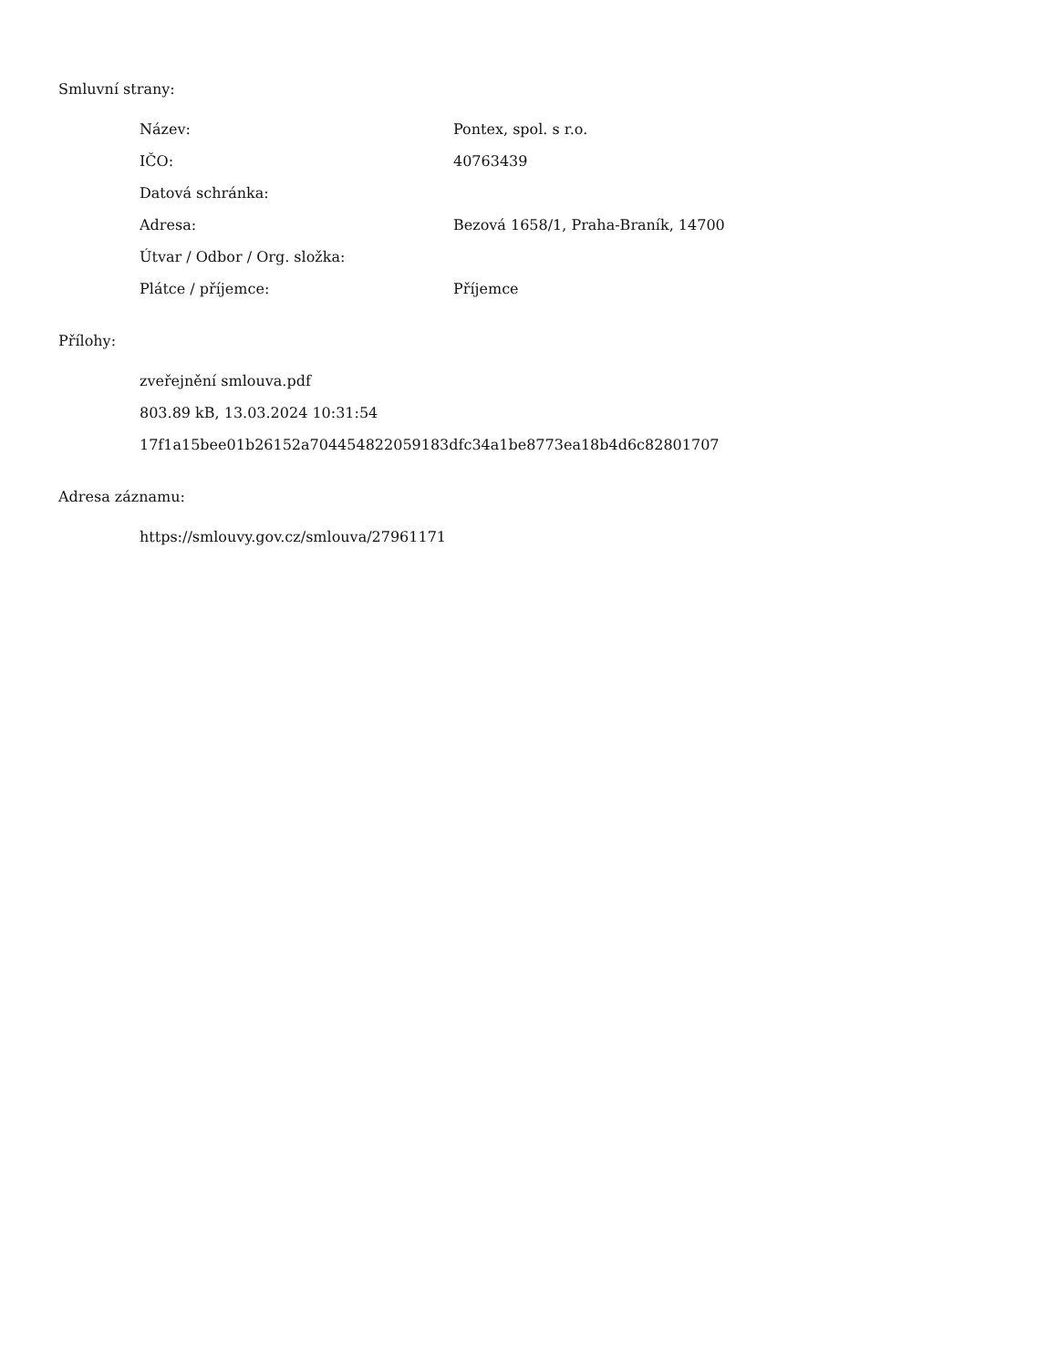Smluvní strany:
| Název: | Pontex, spol. s r.o. |
| IČO: | 40763439 |
| Datová schránka: | |
| Adresa: | Bezová 1658/1, Praha-Braník, 14700 |
| Útvar / Odbor / Org. složka: | |
| Plátce / příjemce: | Příjemce |
Přílohy:
zveřejnění smlouva.pdf
803.89 kB, 13.03.2024 10:31:54
17f1a15bee01b26152a704454822059183dfc34a1be8773ea18b4d6c82801707
Adresa záznamu:
https://smlouvy.gov.cz/smlouva/27961171